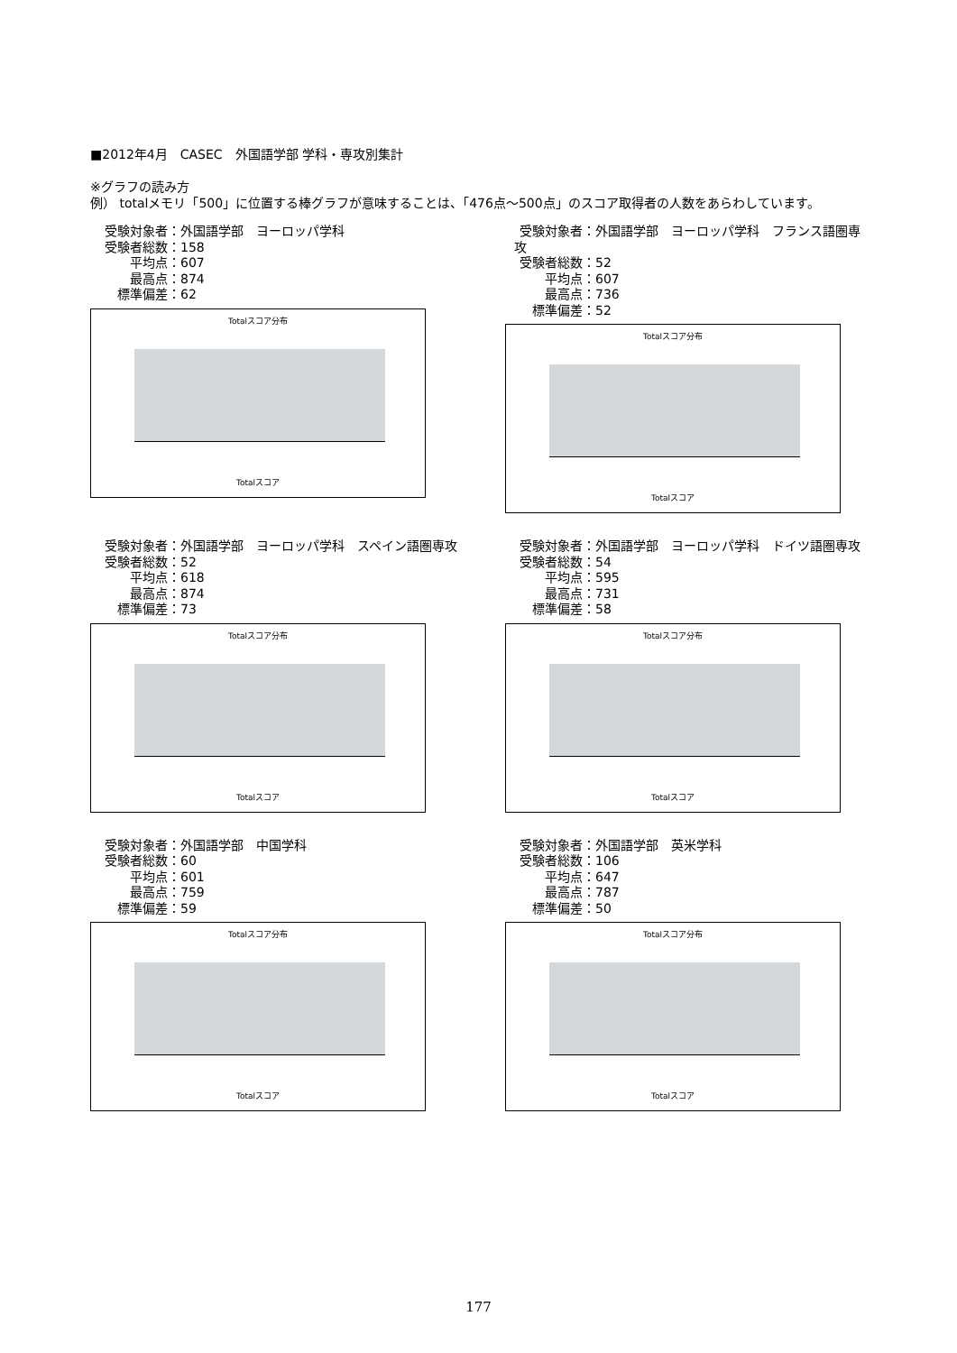■2012年4月　CASEC　外国語学部 学科・専攻別集計
※グラフの読み方
例） totalメモリ「500」に位置する棒グラフが意味することは、「476点～500点」のスコア取得者の人数をあらわしています。
受験対象者： 外国語学部　ヨーロッパ学科
受験者総数： 158
平均点： 607
最高点： 874
標準偏差： 62
Totalスコア分布
Totalスコア
受験対象者： 外国語学部　ヨーロッパ学科　フランス語圏専攻
受験者総数： 52
平均点： 607
最高点： 736
標準偏差： 52
Totalスコア分布
Totalスコア
受験対象者： 外国語学部　ヨーロッパ学科　スペイン語圏専攻
受験者総数： 52
平均点： 618
最高点： 874
標準偏差： 73
Totalスコア分布
Totalスコア
受験対象者： 外国語学部　ヨーロッパ学科　ドイツ語圏専攻
受験者総数： 54
平均点： 595
最高点： 731
標準偏差： 58
Totalスコア分布
Totalスコア
受験対象者： 外国語学部　中国学科
受験者総数： 60
平均点： 601
最高点： 759
標準偏差： 59
Totalスコア分布
Totalスコア
受験対象者： 外国語学部　英米学科
受験者総数： 106
平均点： 647
最高点： 787
標準偏差： 50
Totalスコア分布
Totalスコア
177